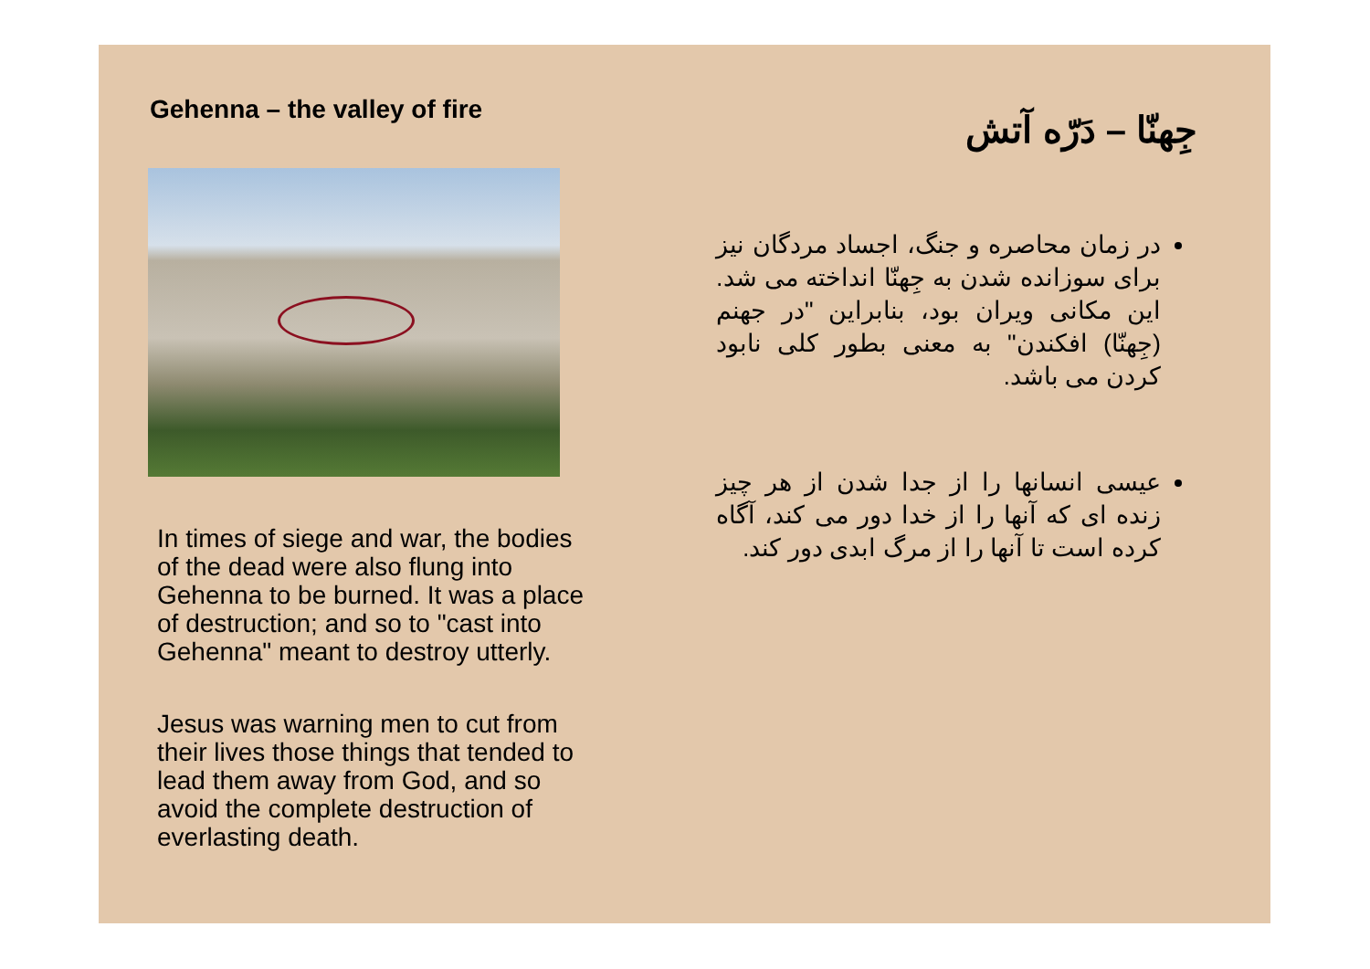Gehenna – the valley of fire
In times of siege and war, the bodies of the dead were also flung into Gehenna to be burned. It was a place of destruction; and so to "cast into Gehenna" meant to destroy utterly.
Jesus was warning men to cut from their lives those things that tended to lead them away from God, and so avoid the complete destruction of everlasting death.
جِهنّا – دَرّه آتش
در زمان محاصره و جنگ، اجساد مردگان نیز برای سوزانده شدن به جِهنّا انداخته می شد. این مکانی ویران بود، بنابراین "در جهنم (جِهنّا) افکندن" به معنی بطور کلی نابود کردن می باشد.
عیسی انسانها را از جدا شدن از هر چیز زنده ای که آنها را از خدا دور می کند، آگاه کرده است تا آنها را از مرگ ابدی دور کند.